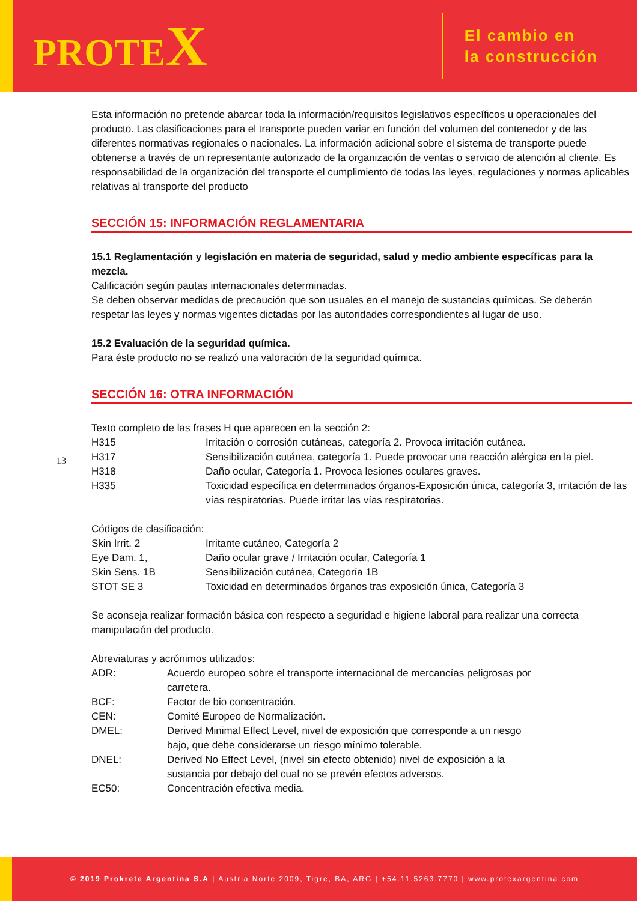PROTEX
El cambio en
la construcción
13
Esta información no pretende abarcar toda la información/requisitos legislativos específicos u operacionales del producto. Las clasificaciones para el transporte pueden variar en función del volumen del contenedor y de las diferentes normativas regionales o nacionales. La información adicional sobre el sistema de transporte puede obtenerse a través de un representante autorizado de la organización de ventas o servicio de atención al cliente. Es responsabilidad de la organización del transporte el cumplimiento de todas las leyes, regulaciones y normas aplicables relativas al transporte del producto
SECCIÓN 15: INFORMACIÓN REGLAMENTARIA
15.1 Reglamentación y legislación en materia de seguridad, salud y medio ambiente específicas para la mezcla.
Calificación según pautas internacionales determinadas.
Se deben observar medidas de precaución que son usuales en el manejo de sustancias químicas. Se deberán respetar las leyes y normas vigentes dictadas por las autoridades correspondientes al lugar de uso.
15.2 Evaluación de la seguridad química.
Para éste producto no se realizó una valoración de la seguridad química.
SECCIÓN 16: OTRA INFORMACIÓN
Texto completo de las frases H que aparecen en la sección 2:
| H315 | Irritación o corrosión cutáneas, categoría 2. Provoca irritación cutánea. |
| H317 | Sensibilización cutánea, categoría 1. Puede provocar una reacción alérgica en la piel. |
| H318 | Daño ocular, Categoría 1. Provoca lesiones oculares graves. |
| H335 | Toxicidad específica en determinados órganos-Exposición única, categoría 3, irritación de las vías respiratorias. Puede irritar las vías respiratorias. |
Códigos de clasificación:
| Skin Irrit. 2 | Irritante cutáneo, Categoría 2 |
| Eye Dam. 1, | Daño ocular grave / Irritación ocular, Categoría 1 |
| Skin Sens. 1B | Sensibilización cutánea, Categoría 1B |
| STOT SE 3 | Toxicidad en determinados órganos tras exposición única, Categoría 3 |
Se aconseja realizar formación básica con respecto a seguridad e higiene laboral para realizar una correcta manipulación del producto.
Abreviaturas y acrónimos utilizados:
| ADR: | Acuerdo europeo sobre el transporte internacional de mercancías peligrosas por carretera. |
| BCF: | Factor de bio concentración. |
| CEN: | Comité Europeo de Normalización. |
| DMEL: | Derived Minimal Effect Level, nivel de exposición que corresponde a un riesgo bajo, que debe considerarse un riesgo mínimo tolerable. |
| DNEL: | Derived No Effect Level, (nivel sin efecto obtenido) nivel de exposición a la sustancia por debajo del cual no se prevén efectos adversos. |
| EC50: | Concentración efectiva media. |
© 2019 Prokrete Argentina S.A | Austria Norte 2009, Tigre, BA, ARG | +54.11.5263.7770 | www.protexargentina.com